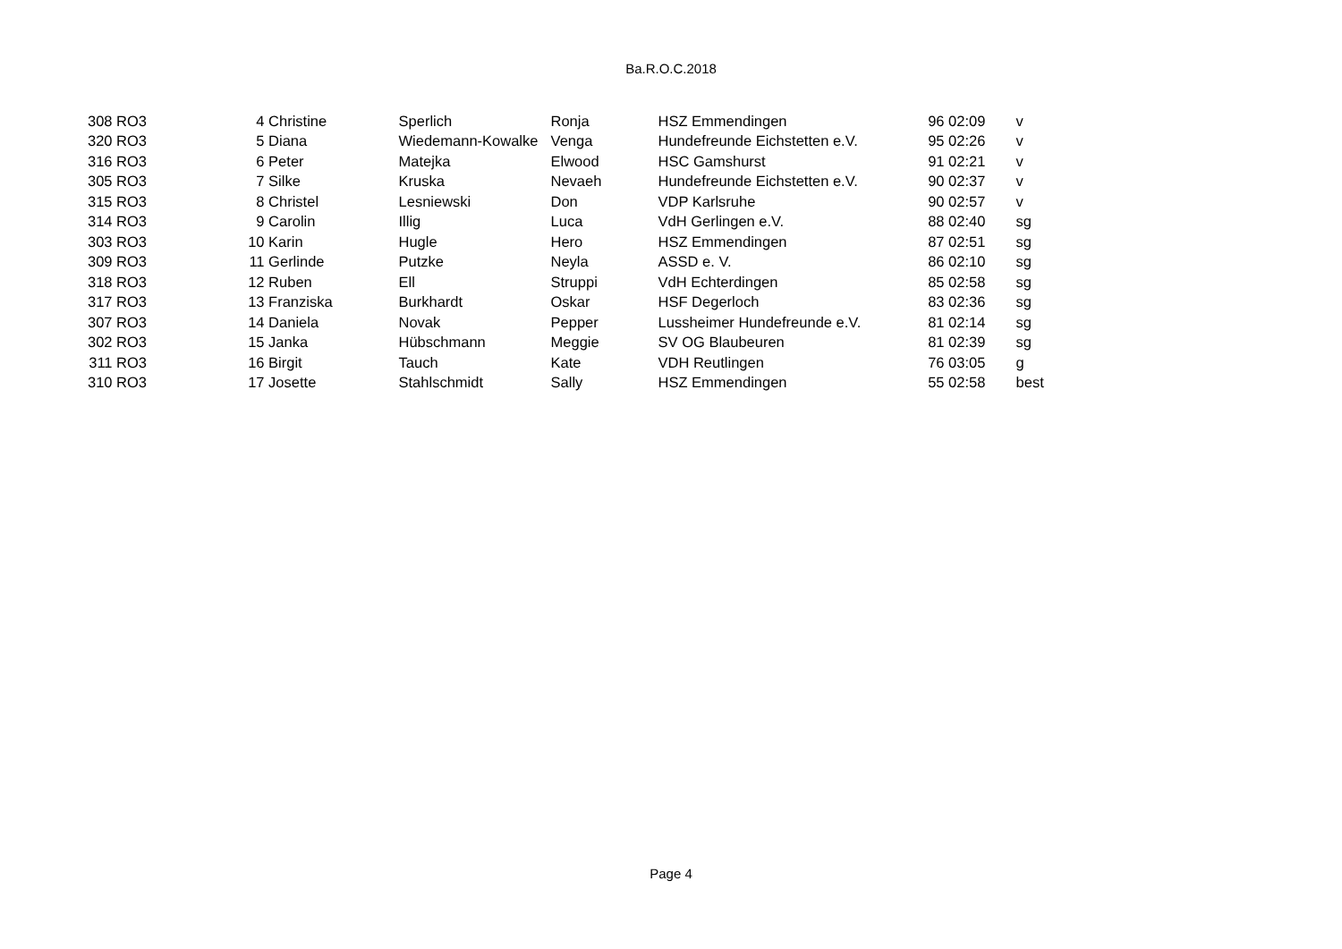Ba.R.O.C.2018
| 308 | RO3 | 4 | Christine | Sperlich | Ronja | HSZ Emmendingen | 96 | 02:09 | v |
| 320 | RO3 | 5 | Diana | Wiedemann-Kowalke | Venga | Hundefreunde Eichstetten e.V. | 95 | 02:26 | v |
| 316 | RO3 | 6 | Peter | Matejka | Elwood | HSC Gamshurst | 91 | 02:21 | v |
| 305 | RO3 | 7 | Silke | Kruska | Nevaeh | Hundefreunde Eichstetten e.V. | 90 | 02:37 | v |
| 315 | RO3 | 8 | Christel | Lesniewski | Don | VDP Karlsruhe | 90 | 02:57 | v |
| 314 | RO3 | 9 | Carolin | Illig | Luca | VdH Gerlingen e.V. | 88 | 02:40 | sg |
| 303 | RO3 | 10 | Karin | Hugle | Hero | HSZ Emmendingen | 87 | 02:51 | sg |
| 309 | RO3 | 11 | Gerlinde | Putzke | Neyla | ASSD e. V. | 86 | 02:10 | sg |
| 318 | RO3 | 12 | Ruben | Ell | Struppi | VdH Echterdingen | 85 | 02:58 | sg |
| 317 | RO3 | 13 | Franziska | Burkhardt | Oskar | HSF Degerloch | 83 | 02:36 | sg |
| 307 | RO3 | 14 | Daniela | Novak | Pepper | Lussheimer Hundefreunde e.V. | 81 | 02:14 | sg |
| 302 | RO3 | 15 | Janka | Hübschmann | Meggie | SV OG Blaubeuren | 81 | 02:39 | sg |
| 311 | RO3 | 16 | Birgit | Tauch | Kate | VDH Reutlingen | 76 | 03:05 | g |
| 310 | RO3 | 17 | Josette | Stahlschmidt | Sally | HSZ Emmendingen | 55 | 02:58 | best |
Page 4